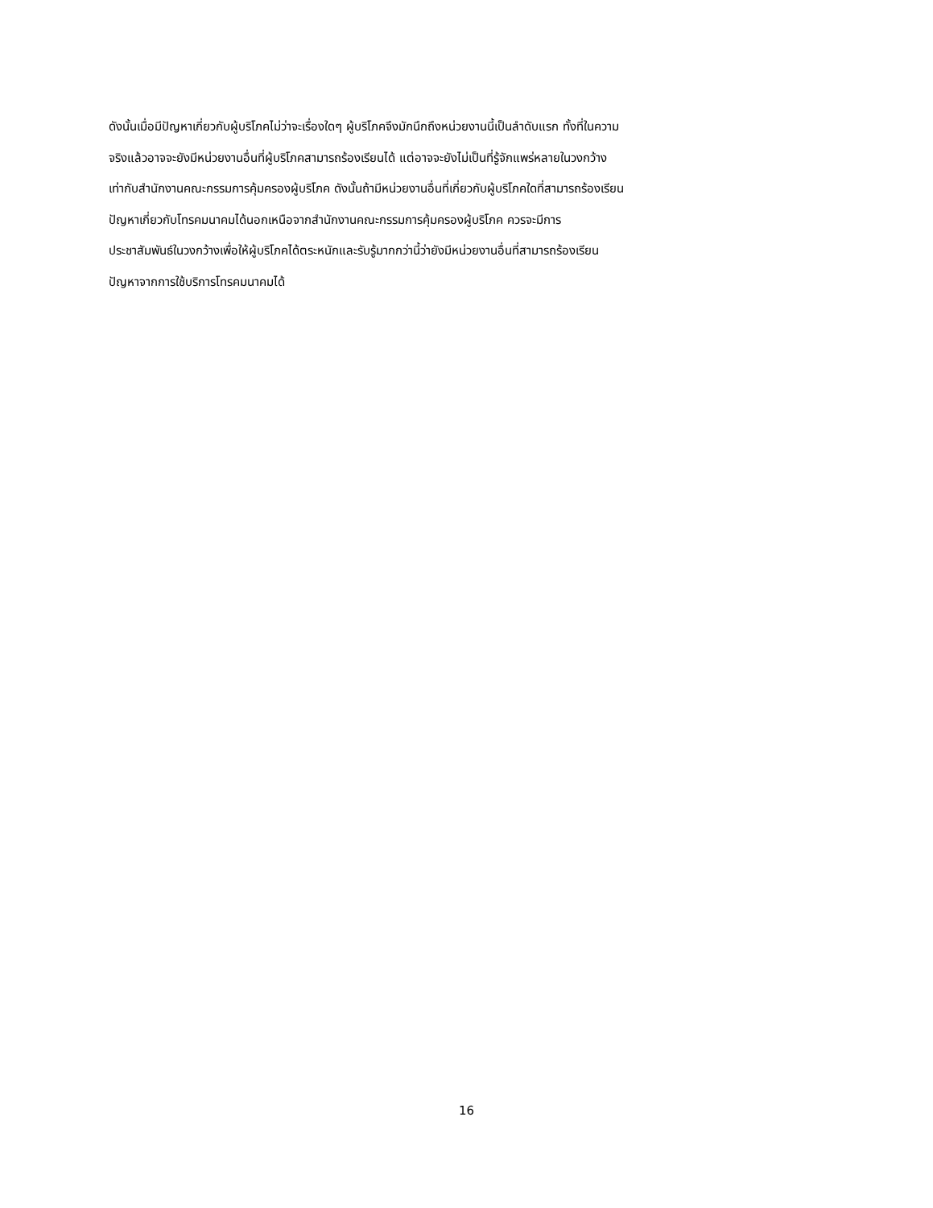ดังนั้นเมื่อมีปัญหาเกี่ยวกับผู้บริโภคไม่ว่าจะเรื่องใดๆ ผู้บริโภคจึงมักนึกถึงหน่วยงานนี้เป็นลำดับแรก ทั้งที่ในความ
จริงแล้วอาจจะยังมีหน่วยงานอื่นที่ผู้บริโภคสามารถร้องเรียนได้ แต่อาจจะยังไม่เป็นที่รู้จักแพร่หลายในวงกว้าง
เท่ากับสำนักงานคณะกรรมการคุ้มครองผู้บริโภค ดังนั้นถ้ามีหน่วยงานอื่นที่เกี่ยวกับผู้บริโภคใดที่สามารถร้องเรียน
ปัญหาเกี่ยวกับโทรคมนาคมได้นอกเหนือจากสำนักงานคณะกรรมการคุ้มครองผู้บริโภค ควรจะมีการ
ประชาสัมพันธ์ในวงกว้างเพื่อให้ผู้บริโภคได้ตระหนักและรับรู้มากกว่านี้ว่ายังมีหน่วยงานอื่นที่สามารถร้องเรียน
ปัญหาจากการใช้บริการโทรคมนาคมได้
16